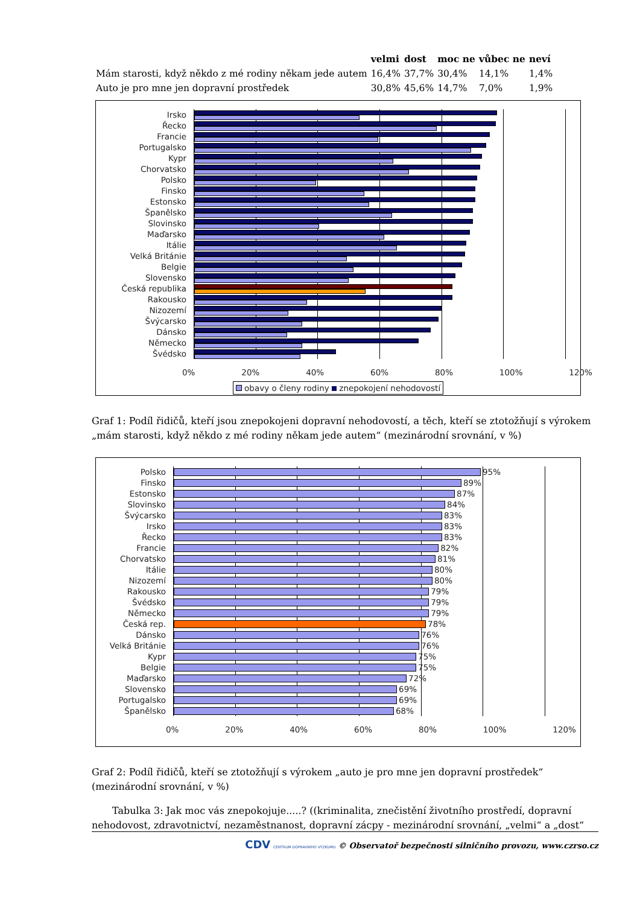| | velmi | dost | moc ne | vůbec ne | neví |
| --- | --- | --- | --- | --- | --- |
| Mám starosti, když někdo z mé rodiny někam jede autem | 16,4% | 37,7% | 30,4% | 14,1% | 1,4% |
| Auto je pro mne jen dopravní prostředek | 30,8% | 45,6% | 14,7% | 7,0% | 1,9% |
Irsko
Řecko
Francie
Portugalsko
Kypr
Chorvatsko
Polsko
Finsko
Estonsko
Španělsko
Slovinsko
Maďarsko
Itálie
Velká Británie
Belgie
Slovensko
Česká republika
Rakousko
Nizozemí
Švýcarsko
Dánsko
Německo
Švédsko
0% 20% 40% 60% 80% 100% 120%
obavy o členy rodiny znepokojení nehodovostí
Graf 1: Podíl řidičů, kteří jsou znepokojeni dopravní nehodovostí, a těch, kteří se ztotožňují s výrokem „mám starosti, když někdo z mé rodiny někam jede autem“ (mezinárodní srovnání, v %)
Polsko
95%
Finsko
89%
Estonsko
87%
Slovinsko
84%
Švýcarsko
83%
Irsko
83%
Řecko
83%
Francie
82%
Chorvatsko
81%
Itálie
80%
Nizozemí
80%
Rakousko
79%
Švédsko
79%
Německo
79%
Česká rep.
78%
Dánsko
76%
Velká Británie
76%
Kypr
75%
Belgie
75%
Maďarsko
72%
Slovensko
69%
Portugalsko
69%
Španělsko
68%
0% 20% 40% 60% 80% 100% 120%
Graf 2: Podíl řidičů, kteří se ztotožňují s výrokem „auto je pro mne jen dopravní prostředek“ (mezinárodní srovnání, v %)
Tabulka 3: Jak moc vás znepokojuje.....? ((kriminalita, znečistění životního prostředí, dopravní nehodovost, zdravotnictví, nezaměstnanost, dopravní zácpy - mezinárodní srovnání, „velmi“ a „dost“
CDV CENTRUM DOPRAVNÍHO VÝZKUMU © Observatoř bezpečnosti silničního provozu, www.czrso.cz